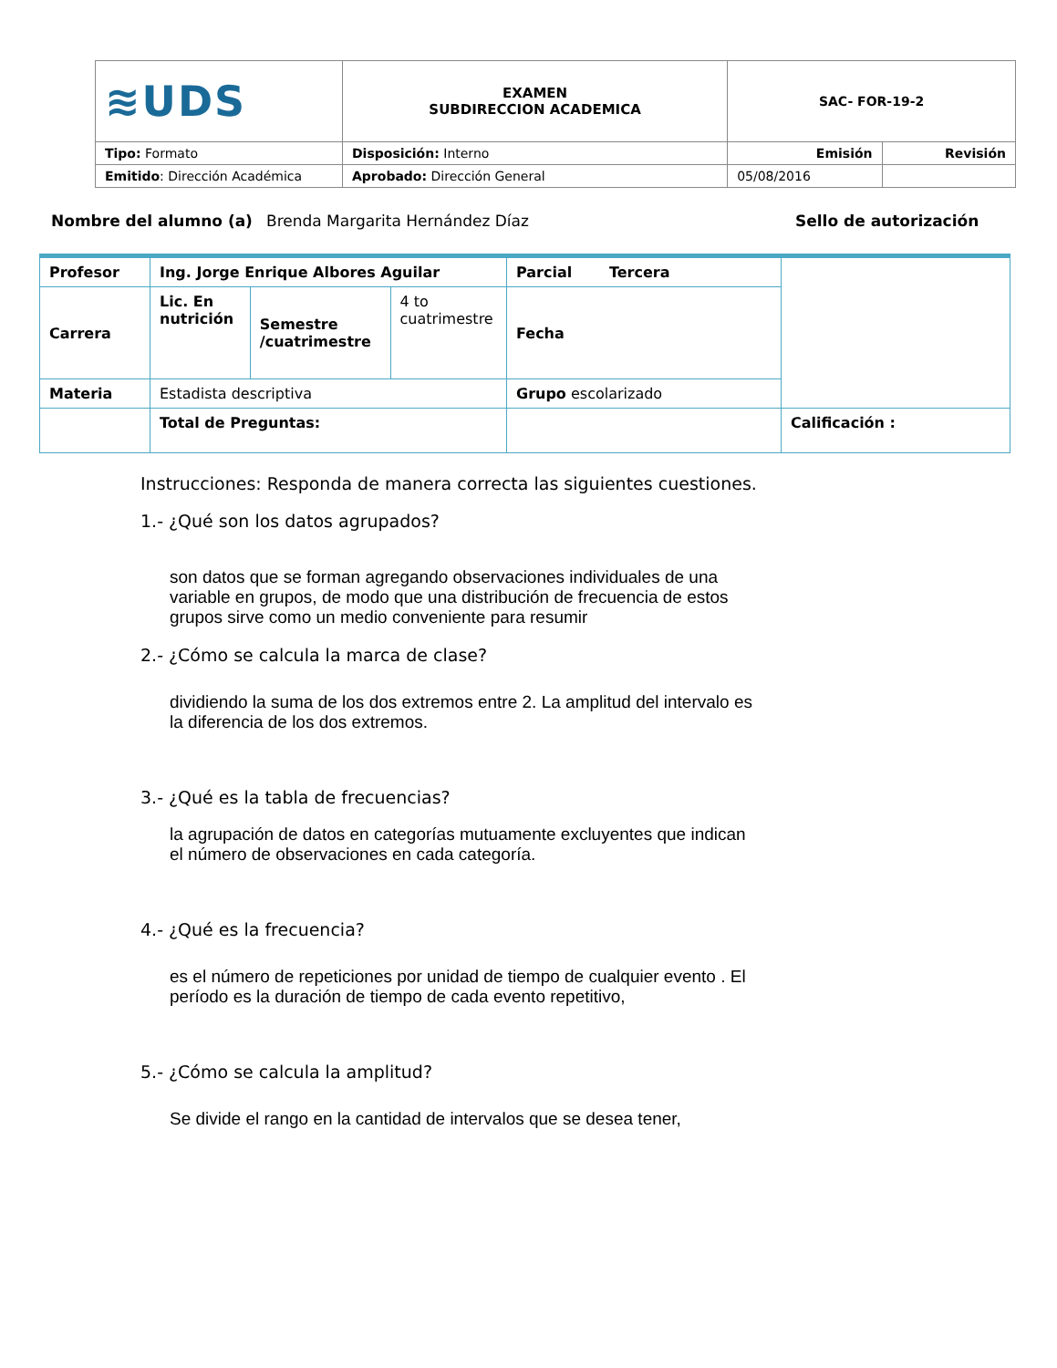| ≋UDS | EXAMEN SUBDIRECCION ACADEMICA | SAC- FOR-19-2 | |
| Tipo: Formato | Disposición: Interno | Emisión | Revisión |
| Emitido : Dirección Académica | Aprobado: Dirección General | 05/08/2016 | |
Nombre del alumno (a) Brenda Margarita Hernández Díaz Sello de autorización
| Profesor | Ing. Jorge Enrique Albores Aguilar | | | Parcial Tercera | |
| Carrera | Lic. En nutrición | Semestre /cuatrimestre | 4 to cuatrimestre | Fecha | |
| Materia | Estadista descriptiva | | | Grupo escolarizado | |
| | Total de Preguntas: | | | | Calificación : |
Instrucciones: Responda de manera correcta las siguientes cuestiones.
1.- ¿Qué son los datos agrupados?
son datos que se forman agregando observaciones individuales de una variable en grupos, de modo que una distribución de frecuencia de estos grupos sirve como un medio conveniente para resumir
2.- ¿Cómo se calcula la marca de clase?
dividiendo la suma de los dos extremos entre 2. La amplitud del intervalo es la diferencia de los dos extremos.
3.- ¿Qué es la tabla de frecuencias?
la agrupación de datos en categorías mutuamente excluyentes que indican el número de observaciones en cada categoría.
4.- ¿Qué es la frecuencia?
es el número de repeticiones por unidad de tiempo de cualquier evento . El período es la duración de tiempo de cada evento repetitivo,
5.- ¿Cómo se calcula la amplitud?
Se divide el rango en la cantidad de intervalos que se desea tener,